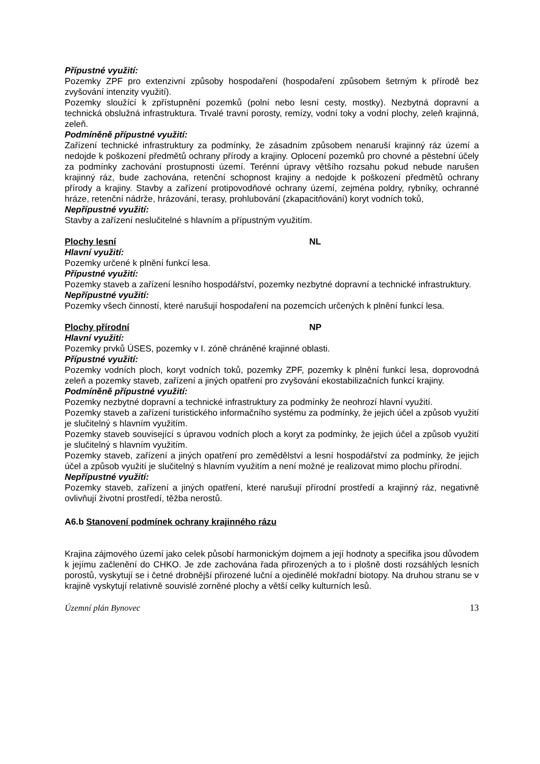Přípustné využití:
Pozemky ZPF pro extenzivní způsoby hospodaření (hospodaření způsobem šetrným k přírodě bez zvyšování intenzity využití).
Pozemky sloužící k zpřístupnění pozemků (polní nebo lesní cesty, mostky). Nezbytná dopravní a technická obslužná infrastruktura. Trvalé travní porosty, remízy, vodní toky a vodní plochy, zeleň krajinná, zeleň.
Podmíněně přípustné využití:
Zařízení technické infrastruktury za podmínky, že zásadním způsobem nenaruší krajinný ráz území a nedojde k poškození předmětů ochrany přírody a krajiny. Oplocení pozemků pro chovné a pěstební účely za podmínky zachování prostupnosti území. Terénní úpravy většího rozsahu pokud nebude narušen krajinný ráz, bude zachována, retenční schopnost krajiny a nedojde k poškození předmětů ochrany přírody a krajiny. Stavby a zařízení protipovodňové ochrany území, zejména poldry, rybníky, ochranné hráze, retenční nádrže, hrázování, terasy, prohlubování (zkapacitňování) koryt vodních toků,
Nepřípustné využití:
Stavby a zařízení neslučitelné s hlavním a přípustným využitím.
Plochy lesní NL
Hlavní využití:
Pozemky určené k plnění funkcí lesa.
Přípustné využití:
Pozemky staveb a zařízení lesního hospodářství, pozemky nezbytné dopravní a technické infrastruktury.
Nepřípustné využití:
Pozemky všech činností, které narušují hospodaření na pozemcích určených k plnění funkcí lesa.
Plochy přírodní NP
Hlavní využití:
Pozemky prvků ÚSES, pozemky v I. zóně chráněné krajinné oblasti.
Přípustné využití:
Pozemky vodních ploch, koryt vodních toků, pozemky ZPF, pozemky k plnění funkcí lesa, doprovodná zeleň a pozemky staveb, zařízení a jiných opatření pro zvyšování ekostabilizačních funkcí krajiny.
Podmíněně přípustné využití:
Pozemky nezbytné dopravní a technické infrastruktury za podmínky že neohrozí hlavní využití.
Pozemky staveb a zařízení turistického informačního systému za podmínky, že jejich účel a způsob využití je slučitelný s hlavním využitím.
Pozemky staveb související s úpravou vodních ploch a koryt za podmínky, že jejich účel a způsob využití je slučitelný s hlavním využitím.
Pozemky staveb, zařízení a jiných opatření pro zemědělství a lesní hospodářství za podmínky, že jejich účel a způsob využití je slučitelný s hlavním využitím a není možné je realizovat mimo plochu přírodní.
Nepřípustné využití:
Pozemky staveb, zařízení a jiných opatření, které narušují přírodní prostředí a krajinný ráz, negativně ovlivňují životní prostředí, těžba nerostů.
A6.b Stanovení podmínek ochrany krajinného rázu
Krajina zájmového území jako celek působí harmonickým dojmem a její hodnoty a specifika jsou důvodem k jejímu začlenění do CHKO. Je zde zachována řada přirozených a to i plošně dosti rozsáhlých lesních porostů, vyskytují se i četné drobnější přirozené luční a ojedinělé mokřadní biotopy. Na druhou stranu se v krajině vyskytují relativně souvislé zorněné plochy a větší celky kulturních lesů.
Územní plán Bynovec 13